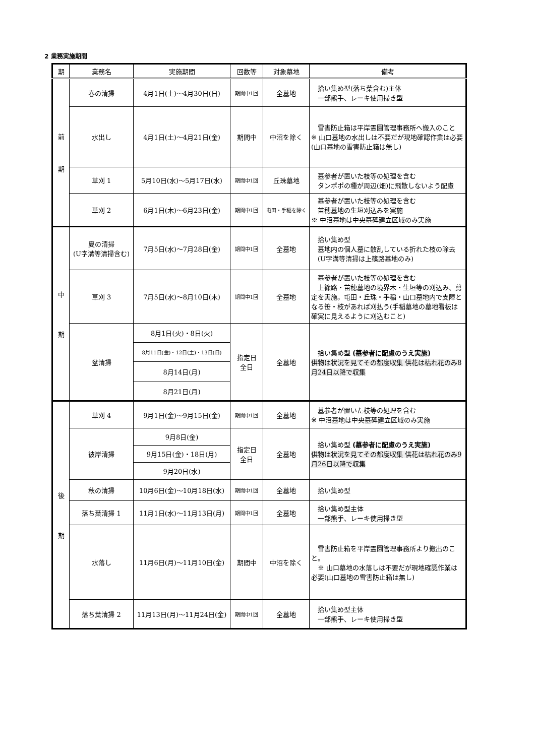2 業務実施期間
| 期 | 業務名 | 実施期間 | 回数等 | 対象墓地 | 備考 |
| --- | --- | --- | --- | --- | --- |
| 前 期 | 春の清掃 | 4月1日(土)～4月30日(日) | 期間中1回 | 全墓地 | 拾い集め型(落ち葉含む)主体 一部熊手、レーキ使用掃き型 |
| | 水出し | 4月1日(土)～4月21日(金) | 期間中 | 中沼を除く | 雪害防止箱は平岸霊園管理事務所へ搬入のこと ※ 山口墓地の水出しは不要だが現地確認作業は必要(山口墓地の雪害防止箱は無し) |
| | 草刈 1 | 5月10日(水)～5月17日(水) | 期間中1回 | 丘珠墓地 | 墓参者が置いた枝等の処理を含む タンポポの種が周辺(畑)に飛散しないよう配慮 |
| | 草刈 2 | 6月1日(木)～6月23日(金) | 期間中1回 | 屯田・手稲を除く | 墓参者が置いた枝等の処理を含む 苗穂墓地の生垣刈込みを実施 ※ 中沼墓地は中央墓碑建立区域のみ実施 |
| 中 期 | 夏の清掃 (U字溝等清掃含む) | 7月5日(水)～7月28日(金) | 期間中1回 | 全墓地 | 拾い集め型 墓地内の個人墓に散乱している折れた枝の除去 (U字溝等清掃は上篠路墓地のみ) |
| | 草刈 3 | 7月5日(水)～8月10日(木) | 期間中1回 | 全墓地 | 墓参者が置いた枝等の処理を含む 上篠路・苗穂墓地の境界木・生垣等の刈込み、剪定を実施。屯田・丘珠・手稲・山口墓地内で支障となる笹・枝があれば刈払う(手稲墓地の墓地看板は確実に見えるように刈込むこと) |
| | 盆清掃 | 8月1日(火)・8日(火) | 指定日 全日 | 全墓地 | 拾い集め型 (墓参者に配慮のうえ実施) 供物は状況を見てその都度収集 供花は枯れ花のみ8月24日以降で収集 |
| | | 8月11日(金)・12日(土)・13日(日) | | | |
| | | 8月14日(月) | | | |
| | | 8月21日(月) | | | |
| 後 期 | 草刈 4 | 9月1日(金)～9月15日(金) | 期間中1回 | 全墓地 | 墓参者が置いた枝等の処理を含む ※ 中沼墓地は中央墓碑建立区域のみ実施 |
| | 彼岸清掃 | 9月8日(金) | 指定日 全日 | 全墓地 | 拾い集め型 (墓参者に配慮のうえ実施) 供物は状況を見てその都度収集 供花は枯れ花のみ9月26日以降で収集 |
| | | 9月15日(金)・18日(月) | | | |
| | | 9月20日(水) | | | |
| | 秋の清掃 | 10月6日(金)～10月18日(水) | 期間中1回 | 全墓地 | 拾い集め型 |
| | 落ち葉清掃 1 | 11月1日(水)～11月13日(月) | 期間中1回 | 全墓地 | 拾い集め型主体 一部熊手、レーキ使用掃き型 |
| | 水落し | 11月6日(月)～11月10日(金) | 期間中 | 中沼を除く | 雪害防止箱を平岸霊園管理事務所より搬出のこと。 ※ 山口墓地の水落しは不要だが現地確認作業は必要(山口墓地の雪害防止箱は無し) |
| | 落ち葉清掃 2 | 11月13日(月)～11月24日(金) | 期間中1回 | 全墓地 | 拾い集め型主体 一部熊手、レーキ使用掃き型 |